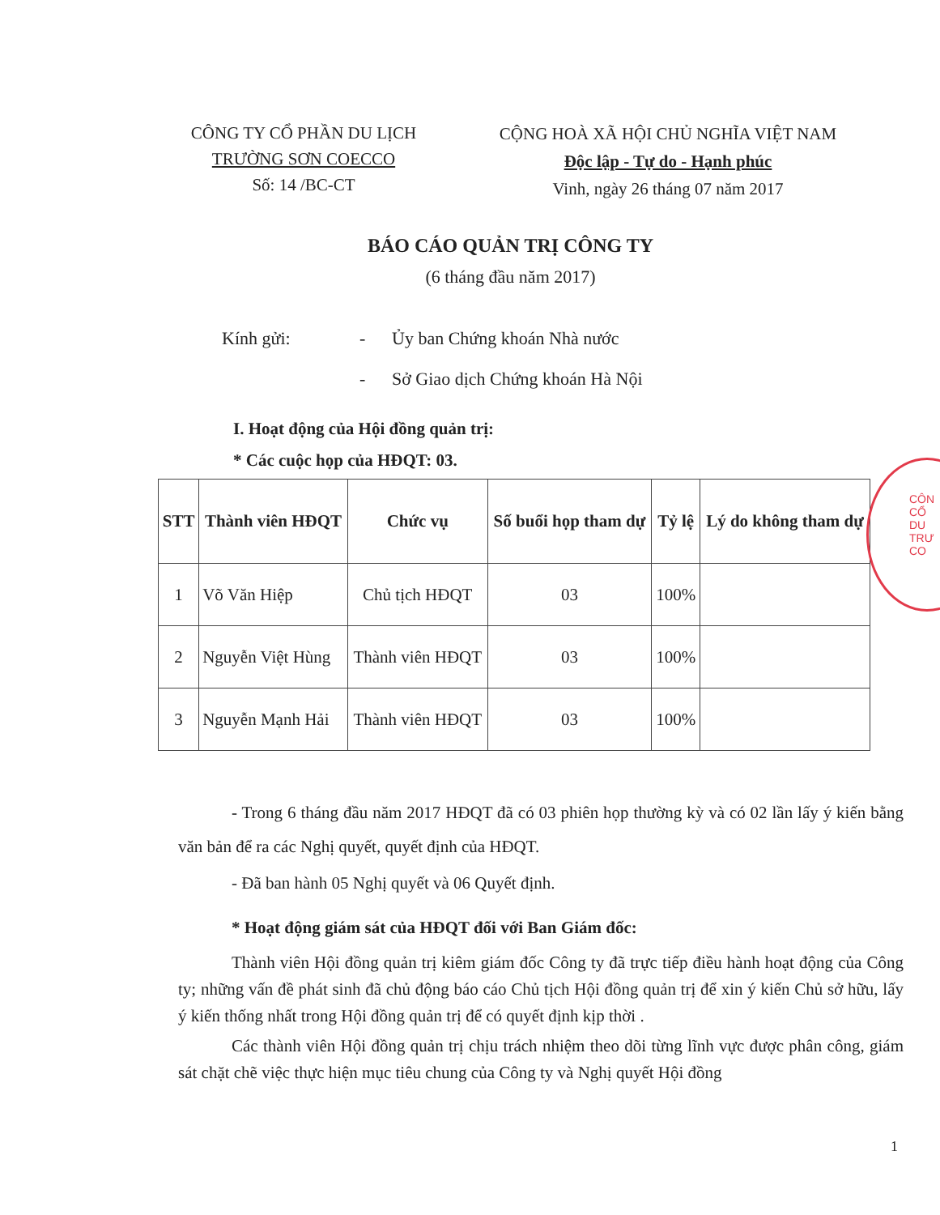CÔNG TY CỔ PHẦN DU LỊCH
TRƯỜNG SƠN COECCO
Số: 14 /BC-CT
CỘNG HOÀ XÃ HỘI CHỦ NGHĨA VIỆT NAM
Độc lập - Tự do - Hạnh phúc
Vinh, ngày 26 tháng 07 năm 2017
BÁO CÁO QUẢN TRỊ CÔNG TY
(6 tháng đầu năm 2017)
Kính gửi: - Ủy ban Chứng khoán Nhà nước
- Sở Giao dịch Chứng khoán Hà Nội
I. Hoạt động của Hội đồng quản trị:
* Các cuộc họp của HĐQT: 03.
| STT | Thành viên HĐQT | Chức vụ | Số buổi họp tham dự | Tỷ lệ | Lý do không tham dự |
| --- | --- | --- | --- | --- | --- |
| 1 | Võ Văn Hiệp | Chủ tịch HĐQT | 03 | 100% | |
| 2 | Nguyễn Việt Hùng | Thành viên HĐQT | 03 | 100% | |
| 3 | Nguyễn Mạnh Hải | Thành viên HĐQT | 03 | 100% | |
- Trong 6 tháng đầu năm 2017 HĐQT đã có 03 phiên họp thường kỳ và có 02 lần lấy ý kiến bằng văn bản để ra các Nghị quyết, quyết định của HĐQT.
- Đã ban hành 05 Nghị quyết và 06 Quyết định.
* Hoạt động giám sát của HĐQT đối với Ban Giám đốc:
Thành viên Hội đồng quản trị kiêm giám đốc Công ty đã trực tiếp điều hành hoạt động của Công ty; những vấn đề phát sinh đã chủ động báo cáo Chủ tịch Hội đồng quản trị để xin ý kiến Chủ sở hữu, lấy ý kiến thống nhất trong Hội đồng quản trị để có quyết định kịp thời .
Các thành viên Hội đồng quản trị chịu trách nhiệm theo dõi từng lĩnh vực được phân công, giám sát chặt chẽ việc thực hiện mục tiêu chung của Công ty và Nghị quyết Hội đồng
1
CÔN
CỔ
DU
TRƯ
CO